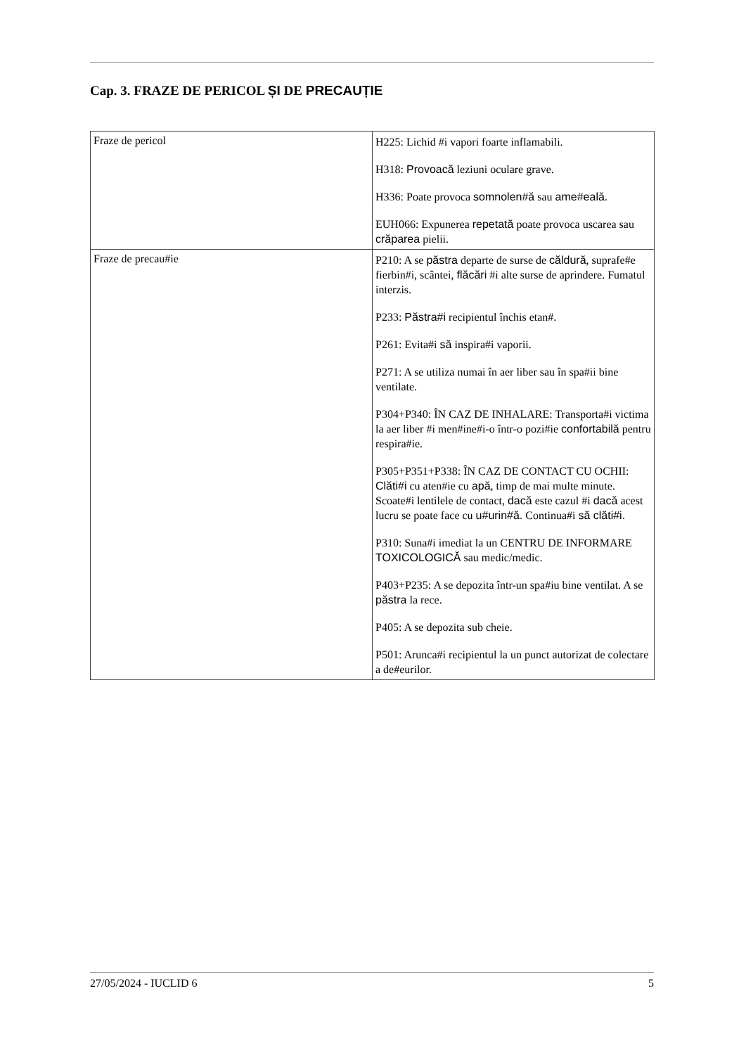Cap. 3. FRAZE DE PERICOL ȘI DE PRECAUȚIE
| Fraze de pericol | H225: Lichid #i vapori foarte inflamabili. H318: Provoacă leziuni oculare grave. H336: Poate provoca somnolen#ă sau ame#eală. EUH066: Expunerea repetată poate provoca uscarea sau crăparea pielii. |
| Fraze de precau#ie | P210: A se păstra departe de surse de căldură , suprafe#e fierbin#i, scântei, flăcări #i alte surse de aprindere. Fumatul interzis. P233: Păstra#i recipientul închis etan#. P261: Evita#i să inspira#i vaporii. P271: A se utiliza numai în aer liber sau în spa#ii bine ventilate. P304+P340: ÎN CAZ DE INHALARE: Transporta#i victima la aer liber #i men#ine#i-o într-o pozi#ie confortabilă pentru respira#ie. P305+P351+P338: ÎN CAZ DE CONTACT CU OCHII: Clăti#i cu aten#ie cu apă , timp de mai multe minute. Scoate#i lentilele de contact, dacă este cazul #i dacă acest lucru se poate face cu u#urin#ă. Continua#i să clăti#i. P310: Suna#i imediat la un CENTRU DE INFORMARE TOXICOLOGICĂ sau medic/medic. P403+P235: A se depozita într-un spa#iu bine ventilat. A se păstra la rece. P405: A se depozita sub cheie. P501: Arunca#i recipientul la un punct autorizat de colectare a de#eurilor. |
27/05/2024 - IUCLID 6 5